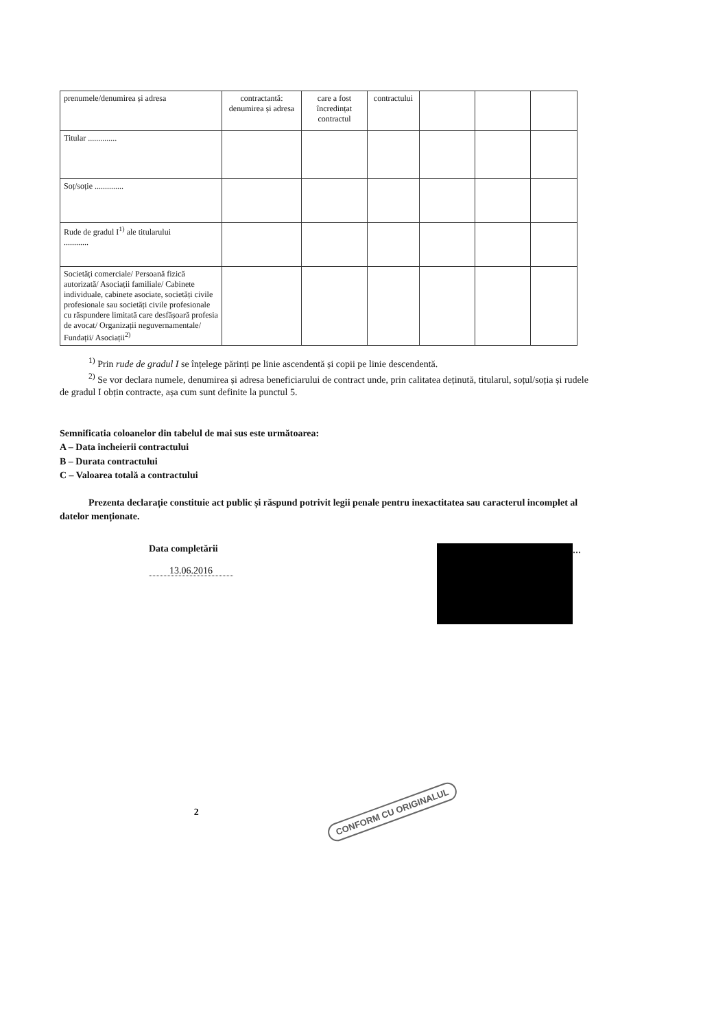| prenumele/denumirea și adresa | contractantă: denumirea și adresa | care a fost încredințat contractul | contractului | | | |
| Titular .............. | | | | | | |
| Soț/soție .............. | | | | | | |
| Rude de gradul I<sup>1)</sup> ale titularului ............ | | | | | | |
| Societăți comerciale/ Persoană fizică autorizată/ Asociații familiale/ Cabinete individuale, cabinete asociate, societăți civile profesionale sau societăți civile profesionale cu răspundere limitată care desfășoară profesia de avocat/ Organizații neguvernamentale/ Fundații/ Asociații<sup>2)</sup> | | | | | | |
<sup>1)</sup> Prin rude de gradul I se înțelege părinți pe linie ascendentă și copii pe linie descendentă.
<sup>2)</sup> Se vor declara numele, denumirea și adresa beneficiarului de contract unde, prin calitatea deținută, titularul, soțul/soția și rudele de gradul I obțin contracte, așa cum sunt definite la punctul 5.
Semnificatia coloanelor din tabelul de mai sus este următoarea:
A – Data încheierii contractului
B – Durata contractului
C – Valoarea totală a contractului
Prezenta declarație constituie act public și răspund potrivit legii penale pentru inexactitatea sau caracterul incomplet al datelor menționate.
Data completării
13.06.2016
...
2 CONFORM CU ORIGINALUL